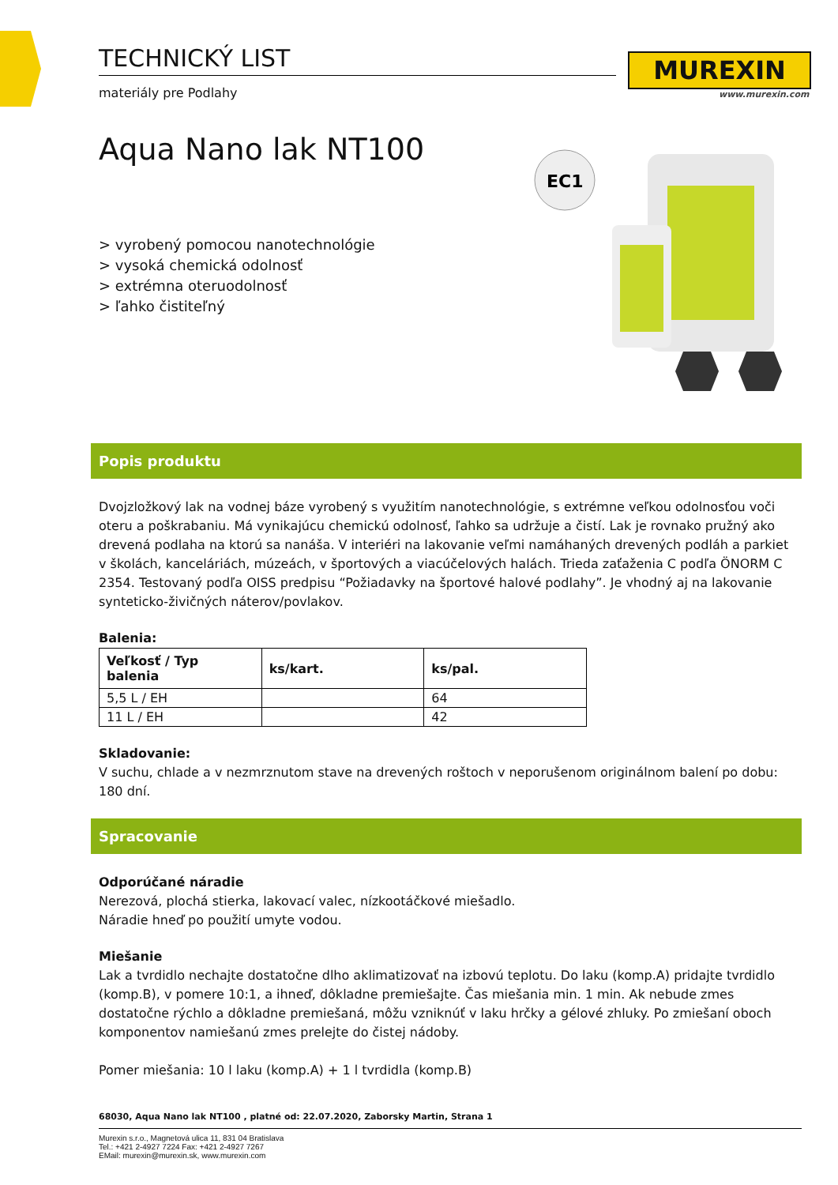MUREXIN
www.murexin.com
EC1
TECHNICKÝ LIST
materiály pre Podlahy
Aqua Nano lak NT100
> vyrobený pomocou nanotechnológie
> vysoká chemická odolnosť
> extrémna oteruodolnosť
> ľahko čistiteľný
Popis produktu
Dvojzložkový lak na vodnej báze vyrobený s využitím nanotechnológie, s extrémne veľkou odolnosťou voči oteru a poškrabaniu. Má vynikajúcu chemickú odolnosť, ľahko sa udržuje a čistí. Lak je rovnako pružný ako drevená podlaha na ktorú sa nanáša. V interiéri na lakovanie veľmi namáhaných drevených podláh a parkiet v školách, kanceláriách, múzeách, v športových a viacúčelových halách. Trieda zaťaženia C podľa ÖNORM C 2354. Testovaný podľa OISS predpisu “Požiadavky na športové halové podlahy”. Je vhodný aj na lakovanie synteticko-živičných náterov/povlakov.
Balenia:
| Veľkosť / Typ balenia | ks/kart. | ks/pal. |
| --- | --- | --- |
| 5,5 L / EH | | 64 |
| 11 L / EH | | 42 |
Skladovanie:
V suchu, chlade a v nezmrznutom stave na drevených roštoch v neporušenom originálnom balení po dobu: 180 dní.
Spracovanie
Odporúčané náradie
Nerezová, plochá stierka, lakovací valec, nízkootáčkové miešadlo.
Náradie hneď po použití umyte vodou.
Miešanie
Lak a tvrdidlo nechajte dostatočne dlho aklimatizovať na izbovú teplotu. Do laku (komp.A) pridajte tvrdidlo (komp.B), v pomere 10:1, a ihneď, dôkladne premiešajte. Čas miešania min. 1 min. Ak nebude zmes dostatočne rýchlo a dôkladne premiešaná, môžu vzniknúť v laku hrčky a gélové zhluky. Po zmiešaní oboch komponentov namiešanú zmes prelejte do čistej nádoby.
Pomer miešania: 10 l laku (komp.A) + 1 l tvrdidla (komp.B)
68030, Aqua Nano lak NT100 , platné od: 22.07.2020, Zaborsky Martin, Strana 1
Murexin s.r.o., Magnetová ulica 11, 831 04 Bratislava
Tel.: +421 2-4927 7224 Fax: +421 2-4927 7267
EMail: murexin@murexin.sk, www.murexin.com